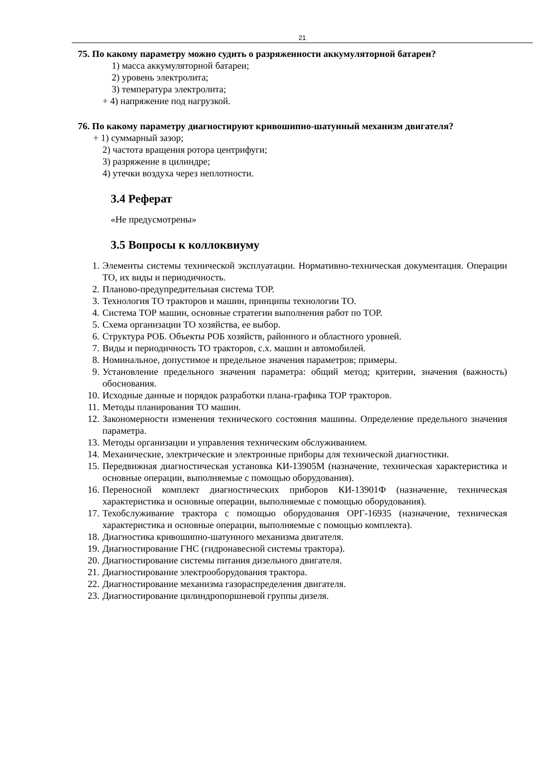21
75. По какому параметру можно судить о разряженности аккумуляторной батареи?
1) масса аккумуляторной батареи;
2) уровень электролита;
3) температура электролита;
+ 4) напряжение под нагрузкой.
76. По какому параметру диагностируют кривошипно-шатунный механизм двигателя?
+ 1) суммарный зазор;
2) частота вращения ротора центрифуги;
3) разряжение в цилиндре;
4) утечки воздуха через неплотности.
3.4 Реферат
«Не предусмотрены»
3.5 Вопросы к коллоквиуму
1. Элементы системы технической эксплуатации. Нормативно-техническая документация. Операции ТО, их виды и периодичность.
2. Планово-предупредительная система ТОР.
3. Технология ТО тракторов и машин, принципы технологии ТО.
4. Система ТОР машин, основные стратегии выполнения работ по ТОР.
5. Схема организации ТО хозяйства, ее выбор.
6. Структура РОБ. Объекты РОБ хозяйств, районного и областного уровней.
7. Виды и периодичность ТО тракторов, с.х. машин и автомобилей.
8. Номинальное, допустимое и предельное значения параметров; примеры.
9. Установление предельного значения параметра: общий метод; критерии, значения (важность) обоснования.
10. Исходные данные и порядок разработки плана-графика ТОР тракторов.
11. Методы планирования ТО машин.
12. Закономерности изменения технического состояния машины. Определение предельного значения параметра.
13. Методы организации и управления техническим обслуживанием.
14. Механические, электрические и электронные приборы для технической диагностики.
15. Передвижная диагностическая установка КИ-13905М (назначение, техническая характеристика и основные операции, выполняемые с помощью оборудования).
16. Переносной комплект диагностических приборов КИ-13901Ф (назначение, техническая характеристика и основные операции, выполняемые с помощью оборудования).
17. Техобслуживание трактора с помощью оборудования ОРГ-16935 (назначение, техническая характеристика и основные операции, выполняемые с помощью комплекта).
18. Диагностика кривошипно-шатунного механизма двигателя.
19. Диагностирование ГНС (гидронавесной системы трактора).
20. Диагностирование системы питания дизельного двигателя.
21. Диагностирование электрооборудования трактора.
22. Диагностирование механизма газораспределения двигателя.
23. Диагностирование цилиндропоршневой группы дизеля.